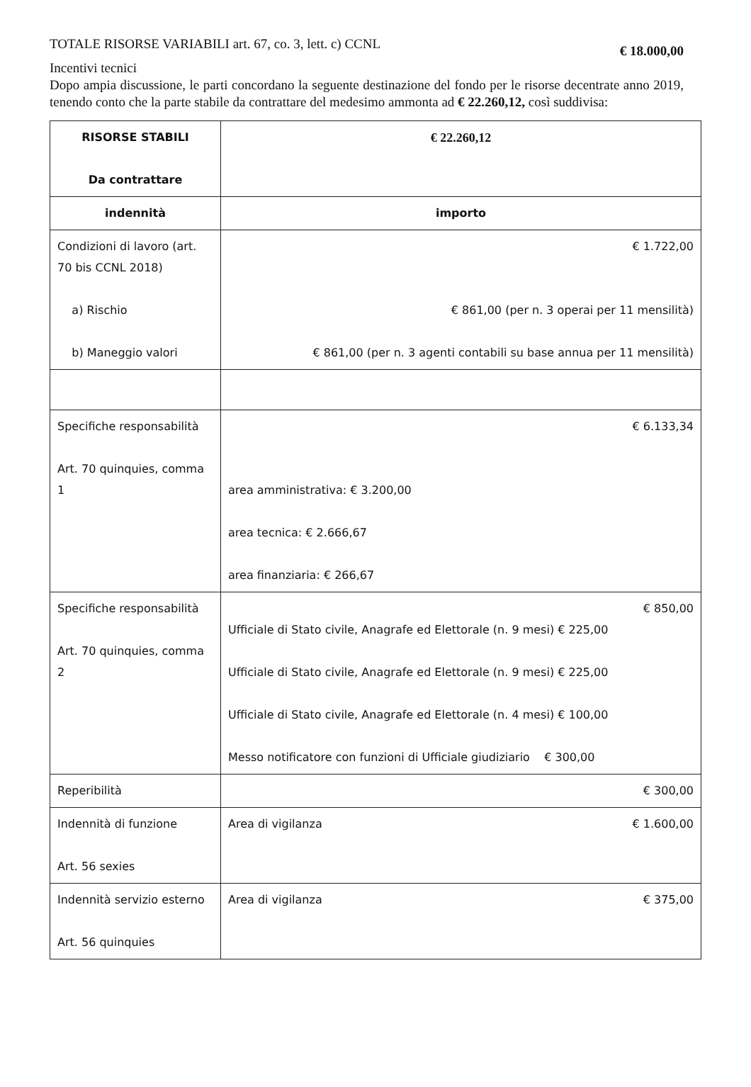TOTALE RISORSE VARIABILI art. 67, co. 3, lett. c) CCNL € 18.000,00
Incentivi tecnici
Dopo ampia discussione, le parti concordano la seguente destinazione del fondo per le risorse decentrate anno 2019, tenendo conto che la parte stabile da contrattare del medesimo ammonta ad € 22.260,12, così suddivisa:
| RISORSE STABILI Da contrattare | € 22.260,12 |
| indennità | importo |
| Condizioni di lavoro (art. 70 bis CCNL 2018) a) Rischio b) Maneggio valori | € 1.722,00 € 861,00 (per n. 3 operai per 11 mensilità) € 861,00 (per n. 3 agenti contabili su base annua per 11 mensilità) |
| Specifiche responsabilità Art. 70 quinquies, comma 1 | € 6.133,34 area amministrativa: € 3.200,00 area tecnica: € 2.666,67 area finanziaria: € 266,67 |
| Specifiche responsabilità Art. 70 quinquies, comma 2 | € 850,00 Ufficiale di Stato civile, Anagrafe ed Elettorale (n. 9 mesi) € 225,00 Ufficiale di Stato civile, Anagrafe ed Elettorale (n. 9 mesi) € 225,00 Ufficiale di Stato civile, Anagrafe ed Elettorale (n. 4 mesi) € 100,00 Messo notificatore con funzioni di Ufficiale giudiziario € 300,00 |
| Reperibilità | € 300,00 |
| Indennità di funzione Art. 56 sexies | Area di vigilanza € 1.600,00 |
| Indennità servizio esterno Art. 56 quinquies | Area di vigilanza € 375,00 |